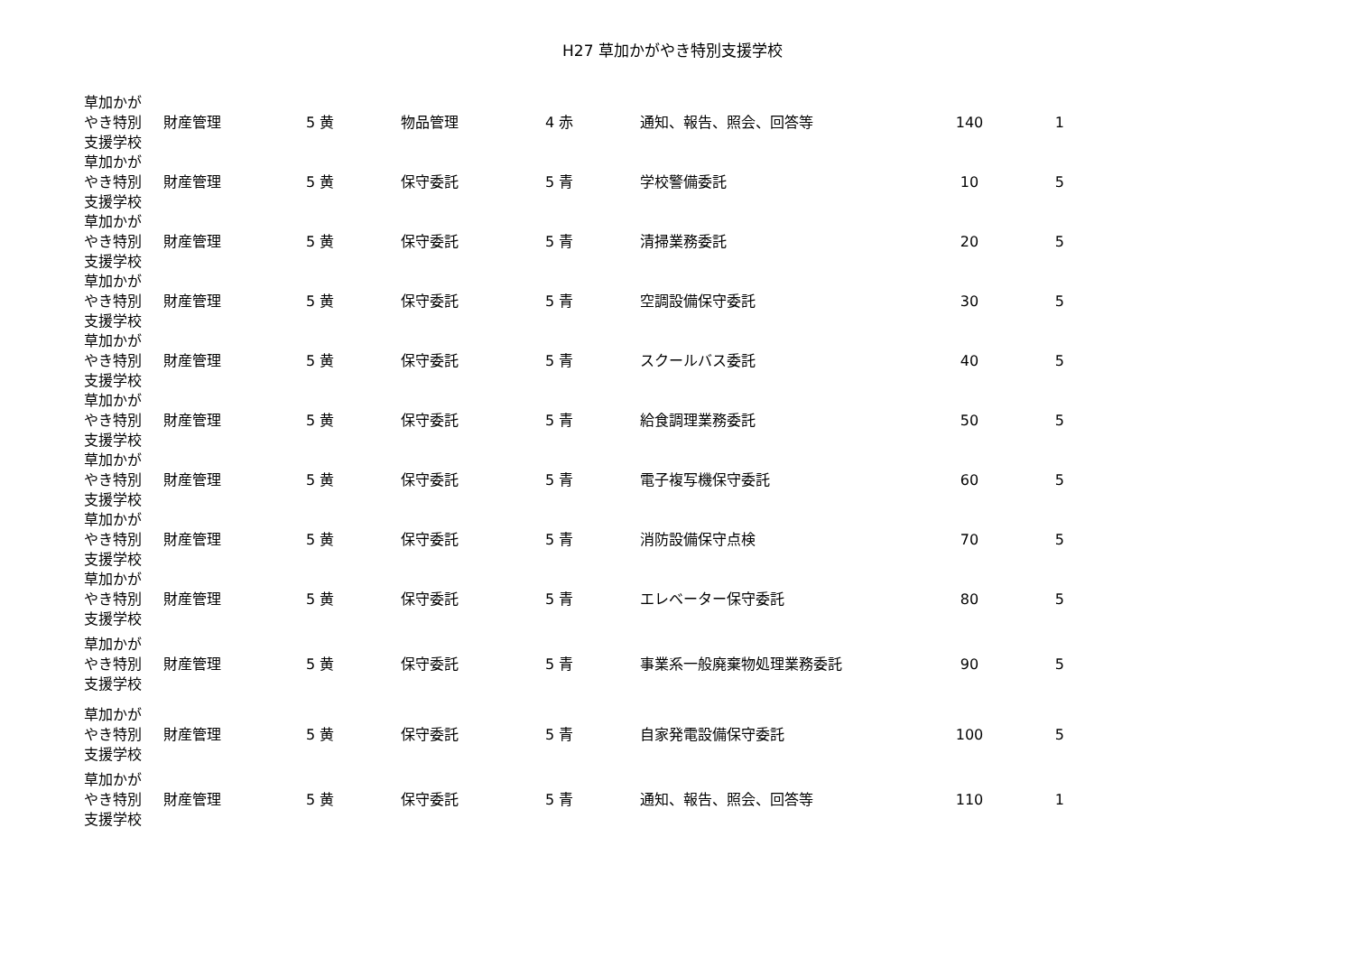H27 草加かがやき特別支援学校
| 草加かが やき特別 支援学校 | 財産管理 | 5 黄 | 物品管理 | 4 赤 | 通知、報告、照会、回答等 | 140 | 1 |
| 草加かが やき特別 支援学校 | 財産管理 | 5 黄 | 保守委託 | 5 青 | 学校警備委託 | 10 | 5 |
| 草加かが やき特別 支援学校 | 財産管理 | 5 黄 | 保守委託 | 5 青 | 清掃業務委託 | 20 | 5 |
| 草加かが やき特別 支援学校 | 財産管理 | 5 黄 | 保守委託 | 5 青 | 空調設備保守委託 | 30 | 5 |
| 草加かが やき特別 支援学校 | 財産管理 | 5 黄 | 保守委託 | 5 青 | スクールバス委託 | 40 | 5 |
| 草加かが やき特別 支援学校 | 財産管理 | 5 黄 | 保守委託 | 5 青 | 給食調理業務委託 | 50 | 5 |
| 草加かが やき特別 支援学校 | 財産管理 | 5 黄 | 保守委託 | 5 青 | 電子複写機保守委託 | 60 | 5 |
| 草加かが やき特別 支援学校 | 財産管理 | 5 黄 | 保守委託 | 5 青 | 消防設備保守点検 | 70 | 5 |
| 草加かが やき特別 支援学校 | 財産管理 | 5 黄 | 保守委託 | 5 青 | エレベーター保守委託 | 80 | 5 |
| 草加かが やき特別 支援学校 | 財産管理 | 5 黄 | 保守委託 | 5 青 | 事業系一般廃棄物処理業務委託 | 90 | 5 |
| 草加かが やき特別 支援学校 | 財産管理 | 5 黄 | 保守委託 | 5 青 | 自家発電設備保守委託 | 100 | 5 |
| 草加かが やき特別 支援学校 | 財産管理 | 5 黄 | 保守委託 | 5 青 | 通知、報告、照会、回答等 | 110 | 1 |